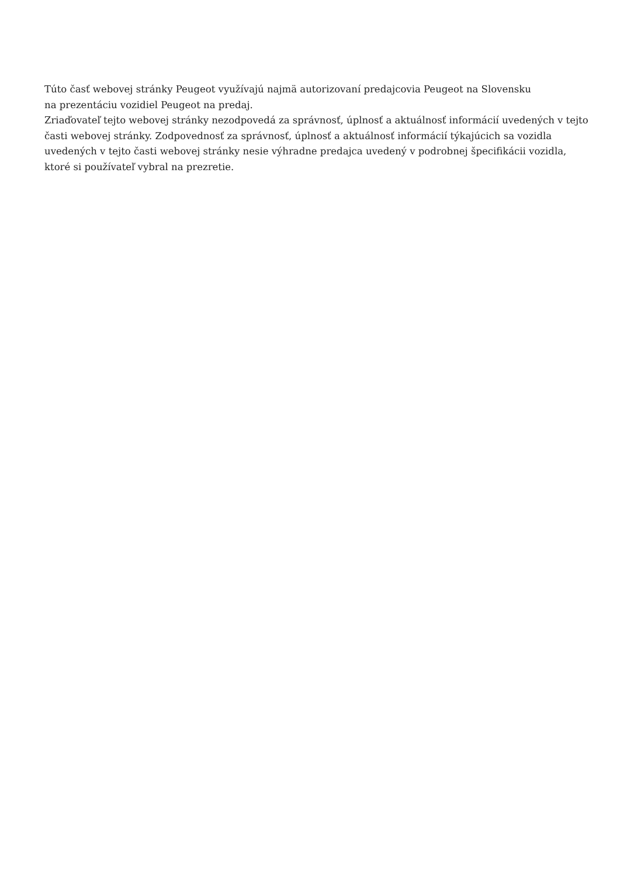Túto časť webovej stránky Peugeot využívajú najmä autorizovaní predajcovia Peugeot na Slovensku
na prezentáciu vozidiel Peugeot na predaj.
Zriaďovateľ tejto webovej stránky nezodpovedá za správnosť, úplnosť a aktuálnosť informácií uvedených v tejto časti webovej stránky. Zodpovednosť za správnosť, úplnosť a aktuálnosť informácií týkajúcich sa vozidla uvedených v tejto časti webovej stránky nesie výhradne predajca uvedený v podrobnej špecifikácii vozidla, ktoré si používateľ vybral na prezretie.